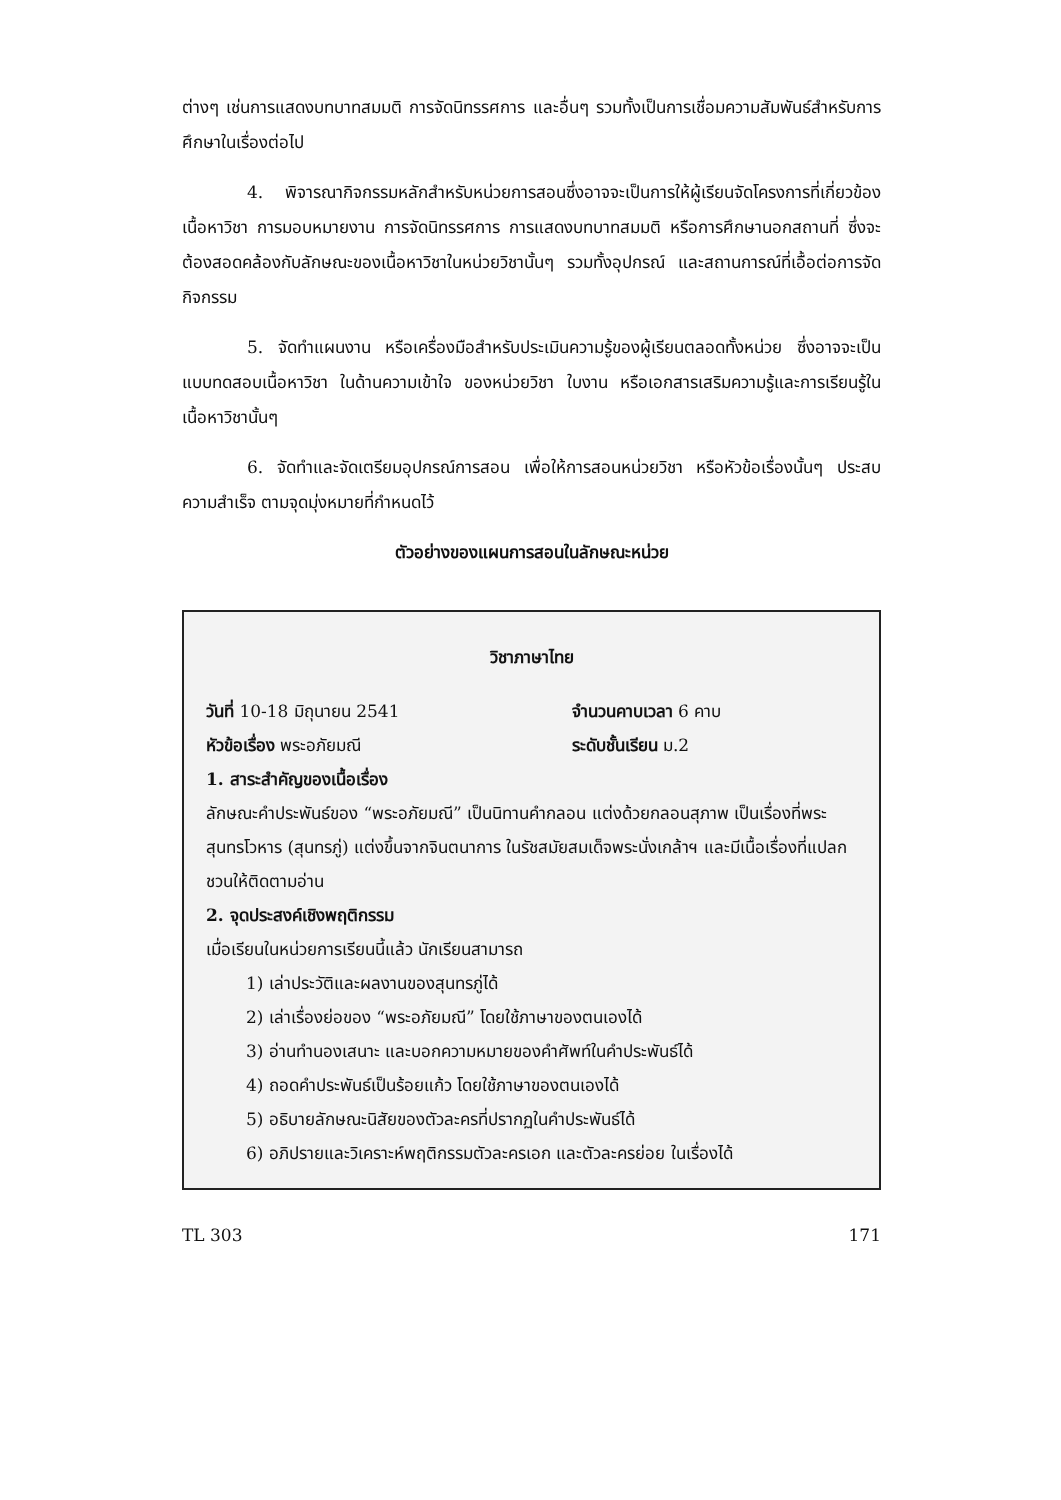ต่างๆ เช่นการแสดงบทบาทสมมติ การจัดนิทรรศการ และอื่นๆ รวมทั้งเป็นการเชื่อมความสัมพันธ์สำหรับการศึกษาในเรื่องต่อไป
4. พิจารณากิจกรรมหลักสำหรับหน่วยการสอนซึ่งอาจจะเป็นการให้ผู้เรียนจัดโครงการที่เกี่ยวข้องเนื้อหาวิชา การมอบหมายงาน การจัดนิทรรศการ การแสดงบทบาทสมมติ หรือการศึกษานอกสถานที่ ซึ่งจะต้องสอดคล้องกับลักษณะของเนื้อหาวิชาในหน่วยวิชานั้นๆ รวมทั้งอุปกรณ์ และสถานการณ์ที่เอื้อต่อการจัดกิจกรรม
5. จัดทำแผนงาน หรือเครื่องมือสำหรับประเมินความรู้ของผู้เรียนตลอดทั้งหน่วย ซึ่งอาจจะเป็น แบบทดสอบเนื้อหาวิชา ในด้านความเข้าใจ ของหน่วยวิชา ใบงาน หรือเอกสารเสริมความรู้และการเรียนรู้ในเนื้อหาวิชานั้นๆ
6. จัดทำและจัดเตรียมอุปกรณ์การสอน เพื่อให้การสอนหน่วยวิชา หรือหัวข้อเรื่องนั้นๆ ประสบความสำเร็จ ตามจุดมุ่งหมายที่กำหนดไว้
ตัวอย่างของแผนการสอนในลักษณะหน่วย
วิชาภาษาไทย
วันที่ 10-18 มิถุนายน 2541 จำนวนคาบเวลา 6 คาบ
หัวข้อเรื่อง พระอภัยมณี ระดับชั้นเรียน ม.2
1. สาระสำคัญของเนื้อเรื่อง
ลักษณะคำประพันธ์ของ “พระอภัยมณี” เป็นนิทานคำกลอน แต่งด้วยกลอนสุภาพ เป็นเรื่องที่พระสุนทรโวหาร (สุนทรภู่) แต่งขึ้นจากจินตนาการ ในรัชสมัยสมเด็จพระนั่งเกล้าฯ และมีเนื้อเรื่องที่แปลกชวนให้ติดตามอ่าน
2. จุดประสงค์เชิงพฤติกรรม
เมื่อเรียนในหน่วยการเรียนนี้แล้ว นักเรียนสามารถ
1) เล่าประวัติและผลงานของสุนทรภู่ได้
2) เล่าเรื่องย่อของ “พระอภัยมณี” โดยใช้ภาษาของตนเองได้
3) อ่านทำนองเสนาะ และบอกความหมายของคำศัพท์ในคำประพันธ์ได้
4) ถอดคำประพันธ์เป็นร้อยแก้ว โดยใช้ภาษาของตนเองได้
5) อธิบายลักษณะนิสัยของตัวละครที่ปรากฏในคำประพันธ์ได้
6) อภิปรายและวิเคราะห์พฤติกรรมตัวละครเอก และตัวละครย่อย ในเรื่องได้
TL 303 171